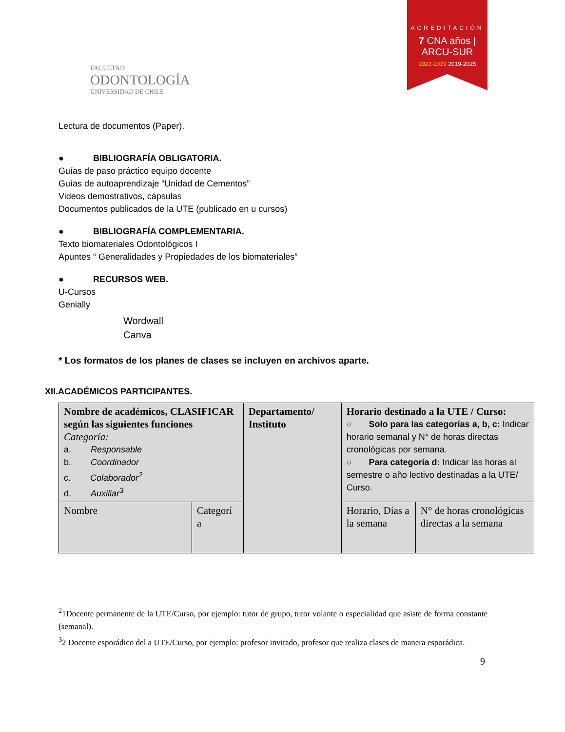FACULTAD
ODONTOLOGÍA
UNIVERSIDAD DE CHILE
ACREDITACIÓN
7 CNA años | ARCU-SUR
2022-2029 2019-2025
Lectura de documentos (Paper).
● BIBLIOGRAFÍA OBLIGATORIA.
Guías de paso práctico equipo docente
Guías de autoaprendizaje “Unidad de Cementos”
Videos demostrativos, cápsulas
Documentos publicados de la UTE (publicado en u cursos)
● BIBLIOGRAFÍA COMPLEMENTARIA.
Texto biomateriales Odontológicos I
Apuntes “ Generalidades y Propiedades de los biomateriales”
● RECURSOS WEB.
U-Cursos
Genially
Wordwall
Canva
* Los formatos de los planes de clases se incluyen en archivos aparte.
XII.ACADÉMICOS PARTICIPANTES.
| Nombre de académicos, CLASIFICAR según las siguientes funciones Categoría: a. Responsable b. Coordinador c. Colaborador<sup>2</sup> d. Auxiliar<sup>3</sup> | | Departamento/ Instituto | Horario destinado a la UTE / Curso: ○ Solo para las categorías a, b, c: Indicar horario semanal y N° de horas directas cronológicas por semana. ○ Para categoría d: Indicar las horas al semestre o año lectivo destinadas a la UTE/ Curso. | |
| Nombre | Categorí a | | Horario, Días a la semana | N° de horas cronológicas directas a la semana |
<sup>2</sup> 1Docente permanente de la UTE/Curso, por ejemplo: tutor de grupo, tutor volante o especialidad que asiste de forma constante (semanal).
<sup>3</sup> 2 Docente esporádico del a UTE/Curso, por ejemplo: profesor invitado, profesor que realiza clases de manera esporádica.
9